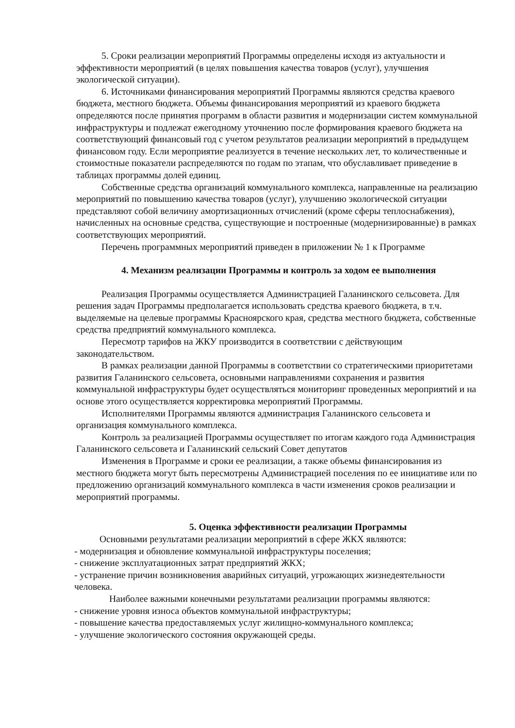5. Сроки реализации мероприятий Программы определены исходя из актуальности и эффективности мероприятий (в целях повышения качества товаров (услуг), улучшения экологической ситуации).
6. Источниками финансирования мероприятий Программы являются средства краевого бюджета, местного бюджета. Объемы финансирования мероприятий из краевого бюджета определяются после принятия программ в области развития и модернизации систем коммунальной инфраструктуры и подлежат ежегодному уточнению после формирования краевого бюджета на соответствующий финансовый год с учетом результатов реализации мероприятий в предыдущем финансовом году. Если мероприятие реализуется в течение нескольких лет, то количественные и стоимостные показатели распределяются по годам по этапам, что обуславливает приведение в таблицах программы долей единиц.
Собственные средства организаций коммунального комплекса, направленные на реализацию мероприятий по повышению качества товаров (услуг), улучшению экологической ситуации представляют собой величину амортизационных отчислений (кроме сферы теплоснабжения), начисленных на основные средства, существующие и построенные (модернизированные) в рамках соответствующих мероприятий.
Перечень программных мероприятий приведен в приложении № 1 к Программе
4. Механизм реализации Программы и контроль за ходом ее выполнения
Реализация Программы осуществляется Администрацией Галанинского сельсовета. Для решения задач Программы предполагается использовать средства краевого бюджета, в т.ч. выделяемые на целевые программы Красноярского края, средства местного бюджета, собственные средства предприятий коммунального комплекса.
Пересмотр тарифов на ЖКУ производится в соответствии с действующим законодательством.
В рамках реализации данной Программы в соответствии со стратегическими приоритетами развития Галанинского сельсовета, основными направлениями сохранения и развития коммунальной инфраструктуры будет осуществляться мониторинг проведенных мероприятий и на основе этого осуществляется корректировка мероприятий Программы.
Исполнителями Программы являются администрация Галанинского сельсовета и организация коммунального комплекса.
Контроль за реализацией Программы осуществляет по итогам каждого года Администрация Галанинского сельсовета и Галанинский сельский Совет депутатов
Изменения в Программе и сроки ее реализации, а также объемы финансирования из местного бюджета могут быть пересмотрены Администрацией поселения по ее инициативе или по предложению организаций коммунального комплекса в части изменения сроков реализации и мероприятий программы.
5. Оценка эффективности реализации Программы
Основными результатами реализации мероприятий в сфере ЖКХ являются:
- модернизация и обновление коммунальной инфраструктуры поселения;
- снижение эксплуатационных затрат предприятий ЖКХ;
- устранение причин возникновения аварийных ситуаций, угрожающих жизнедеятельности человека.
Наиболее важными конечными результатами реализации программы являются:
- снижение уровня износа объектов коммунальной инфраструктуры;
- повышение качества предоставляемых услуг жилищно-коммунального комплекса;
- улучшение экологического состояния окружающей среды.